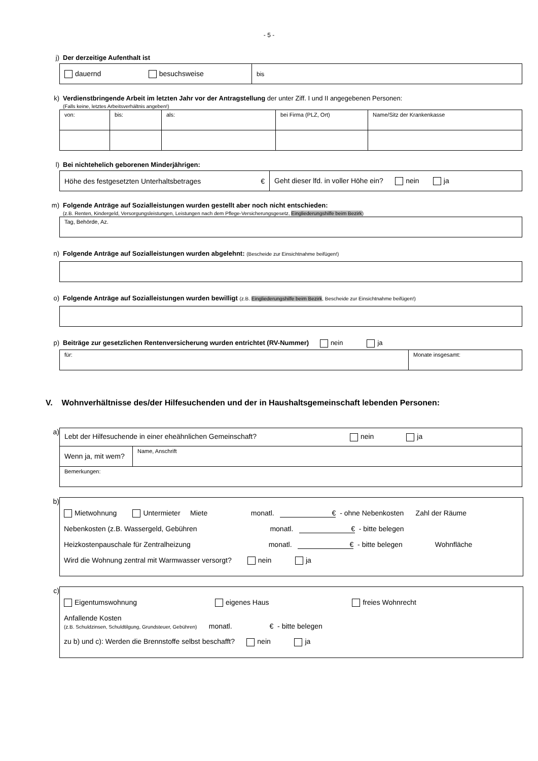- 5 -
j) Der derzeitige Aufenthalt ist
| dauernd besuchsweise | bis |
k) Verdienstbringende Arbeit im letzten Jahr vor der Antragstellung der unter Ziff. I und II angegebenen Personen:
(Falls keine, letztes Arbeitsverhältnis angeben!)
| von: | bis: | als: | bei Firma (PLZ, Ort) | Name/Sitz der Krankenkasse |
l) Bei nichtehelich geborenen Minderjährigen:
| Höhe des festgesetzten Unterhaltsbetrages € | Geht dieser lfd. in voller Höhe ein? nein ja |
m) Folgende Anträge auf Sozialleistungen wurden gestellt aber noch nicht entschieden:
(z.B. Renten, Kindergeld, Versorgungsleistungen, Leistungen nach dem Pflege-Versicherungsgesetz, Eingliederungshilfe beim Bezirk)
| Tag, Behörde, Az. |
n) Folgende Anträge auf Sozialleistungen wurden abgelehnt: (Bescheide zur Einsichtnahme beifügen!)
o) Folgende Anträge auf Sozialleistungen wurden bewilligt (z.B. Eingliederungshilfe beim Bezirk, Bescheide zur Einsichtnahme beifügen!)
p) Beiträge zur gesetzlichen Rentenversicherung wurden entrichtet (RV-Nummer) nein ja
| für: | Monate insgesamt: |
V. Wohnverhältnisse des/der Hilfesuchenden und der in Haushaltsgemeinschaft lebenden Personen:
a)
| Lebt der Hilfesuchende in einer eheähnlichen Gemeinschaft? nein ja | |
| Wenn ja, mit wem? | Name, Anschrift |
| Bemerkungen: | |
b)
Mietwohnung Untermieter Miete monatl. € - ohne Nebenkosten Zahl der Räume
Nebenkosten (z.B. Wassergeld, Gebühren monatl. € - bitte belegen
Heizkostenpauschale für Zentralheizung monatl. € - bitte belegen Wohnfläche
Wird die Wohnung zentral mit Warmwasser versorgt? nein ja
c)
Eigentumswohnung eigenes Haus freies Wohnrecht
Anfallende Kosten
(z.B. Schuldzinsen, Schuldtilgung, Grundsteuer, Gebühren) monatl. € - bitte belegen
zu b) und c): Werden die Brennstoffe selbst beschafft? nein ja